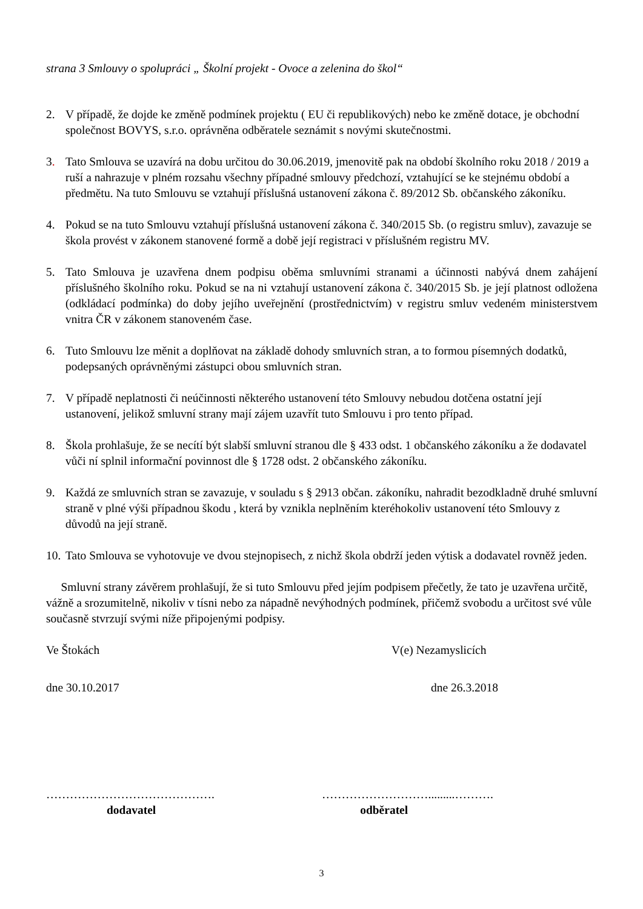strana 3 Smlouvy o spolupráci „ Školní projekt - Ovoce a zelenina do škol“
2. V případě, že dojde ke změně podmínek projektu ( EU či republikových) nebo ke změně dotace, je obchodní společnost BOVYS, s.r.o. oprávněna odběratele seznámit s novými skutečnostmi.
3. Tato Smlouva se uzavírá na dobu určitou do 30.06.2019, jmenovitě pak na období školního roku 2018 / 2019 a ruší a nahrazuje v plném rozsahu všechny případné smlouvy předchozí, vztahující se ke stejnému období a předmětu. Na tuto Smlouvu se vztahují příslušná ustanovení zákona č. 89/2012 Sb. občanského zákoníku.
4. Pokud se na tuto Smlouvu vztahují příslušná ustanovení zákona č. 340/2015 Sb. (o registru smluv), zavazuje se škola provést v zákonem stanovené formě a době její registraci v příslušném registru MV.
5. Tato Smlouva je uzavřena dnem podpisu oběma smluvními stranami a účinnosti nabývá dnem zahájení příslušného školního roku. Pokud se na ni vztahují ustanovení zákona č. 340/2015 Sb. je její platnost odložena (odkládací podmínka) do doby jejího uveřejnění (prostřednictvím) v registru smluv vedeném ministerstvem vnitra ČR v zákonem stanoveném čase.
6. Tuto Smlouvu lze měnit a doplňovat na základě dohody smluvních stran, a to formou písemných dodatků, podepsaných oprávněnými zástupci obou smluvních stran.
7. V případě neplatnosti či neúčinnosti některého ustanovení této Smlouvy nebudou dotčena ostatní její ustanovení, jelikož smluvní strany mají zájem uzavřít tuto Smlouvu i pro tento případ.
8. Škola prohlašuje, že se necítí být slabší smluvní stranou dle § 433 odst. 1 občanského zákoníku a že dodavatel vůči ní splnil informační povinnost dle § 1728 odst. 2 občanského zákoníku.
9. Každá ze smluvních stran se zavazuje, v souladu s § 2913 občan. zákoníku, nahradit bezodkladně druhé smluvní straně v plné výši případnou škodu , která by vznikla neplněním kteréhokoliv ustanovení této Smlouvy z důvodů na její straně.
10.
Tato Smlouva se vyhotovuje ve dvou stejnopisech, z nichž škola obdrží jeden výtisk a dodavatel rovněž jeden.
Smluvní strany závěrem prohlašují, že si tuto Smlouvu před jejím podpisem přečetly, že tato je uzavřena určitě, vážně a srozumitelně, nikoliv v tísni nebo za nápadně nevýhodných podmínek, přičemž svobodu a určitost své vůle současně stvrzují svými níže připojenými podpisy.
Ve Štokách V(e) Nezamyslicích
dne 30.10.2017 dne 26.3.2018
……………………………………. ……………………….........……….
dodavatel odběratel
3